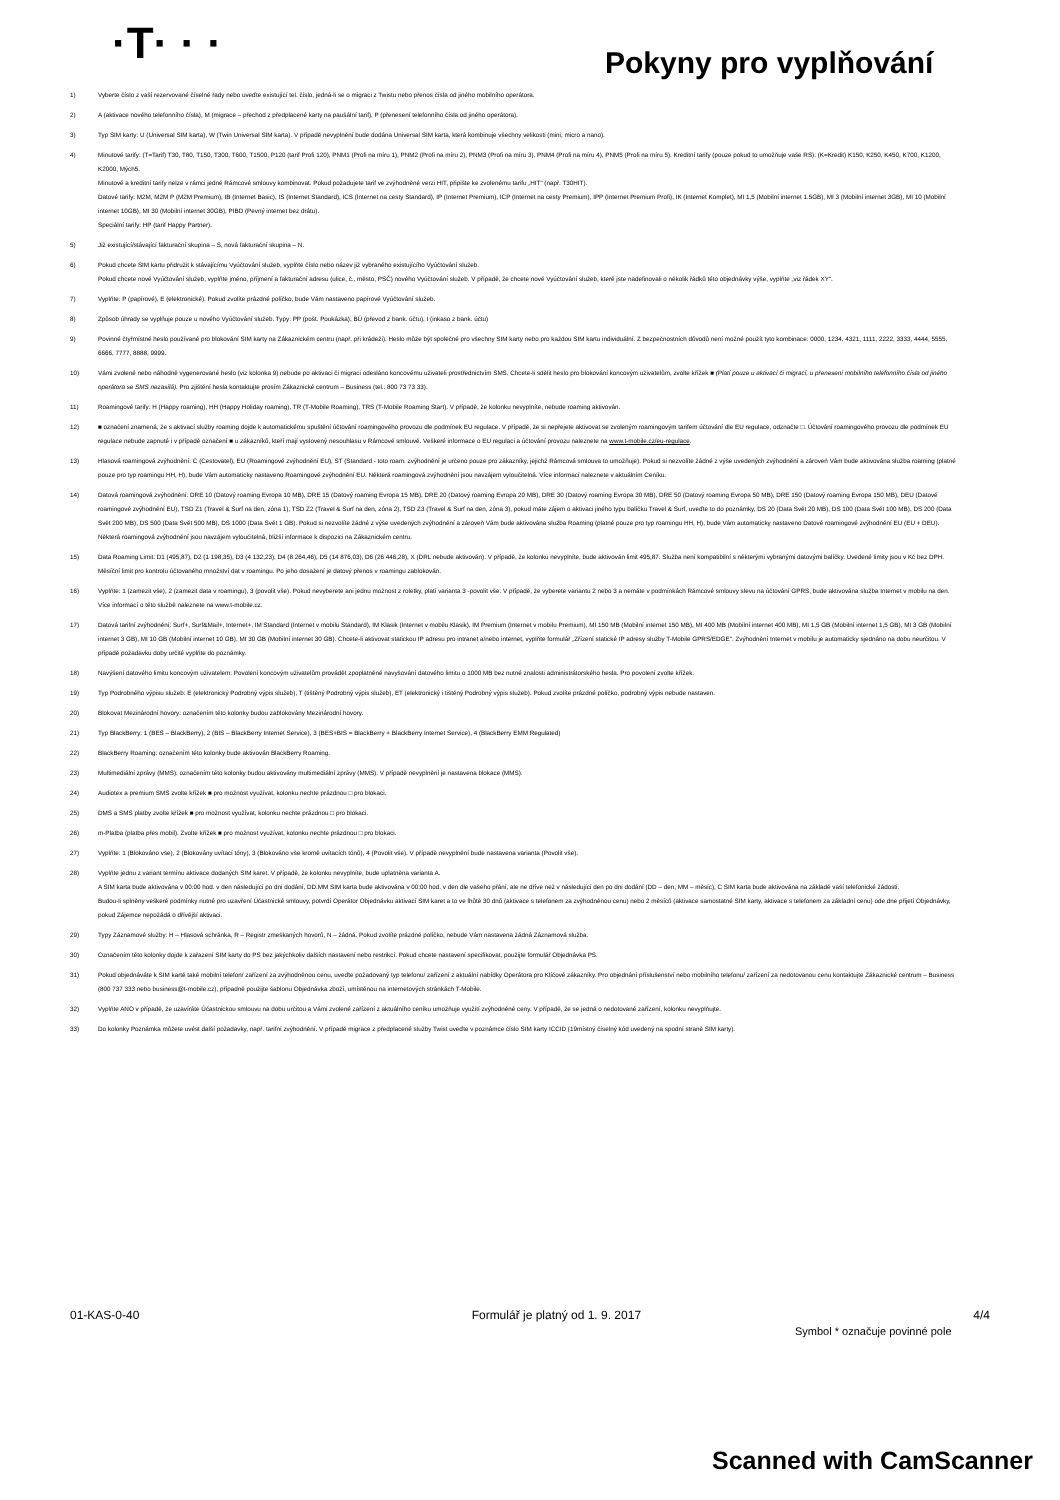·T· · ·
Pokyny pro vyplňování
1) Vyberte číslo z vaší rezervované číselné řady nebo uveďte existující tel. číslo, jedná-li se o migraci z Twistu nebo přenos čísla od jiného mobilního operátora.
2) A (aktivace nového telefonního čísla), M (migrace – přechod z předplacené karty na paušální tarif), P (přenesení telefonního čísla od jiného operátora).
3) Typ SIM karty: U (Universal SIM karta), W (Twin Universal SIM karta). V případě nevyplnění bude dodána Universal SIM karta, která kombinuje všechny velikosti (mini, micro a nano).
4) Minutové tarify: (T=Tarif) T30, T80, T150, T300, T600, T1500, P120 (tarif Profi 120), PNM1 (Profi na míru 1), PNM2 (Profi na míru 2), PNM3 (Profi na míru 3), PNM4 (Profi na míru 4), PNM5 (Profi na míru 5). Kreditní tarify (pouze pokud to umožňuje vaše RS): (K=Kredit) K150, K250, K450, K700, K1200, K2000, Mých5.
Minutové a kreditní tarify nelze v rámci jedné Rámcové smlouvy kombinovat. Pokud požadujete tarif ve zvýhodněné verzi HIT, připište ke zvolenému tarifu „HIT" (např. T30HIT).
Datové tarify: M2M, M2M P (M2M Premium), IB (Internet Basic), IS (Internet Standard), ICS (Internet na cesty Standard), IP (Internet Premium), ICP (Internet na cesty Premium), IPP (Internet Premium Profi), IK (Internet Komplet), MI 1,5 (Mobilní internet 1.5GB), MI 3 (Mobilní internet 3GB), MI 10 (Mobilní internet 10GB), MI 30 (Mobilní internet 30GB), PIBD (Pevný internet bez drátu).
Speciální tarify: HP (tarif Happy Partner).
5) Již existující/stávající fakturační skupina – S, nová fakturační skupina – N.
6) Pokud chcete SIM kartu přidružit k stávajícímu Vyúčtování služeb, vyplňte číslo nebo název již vybraného existujícího Vyúčtování služeb.
Pokud chcete nové Vyúčtování služeb, vyplňte jméno, příjmení a fakturační adresu (ulice, č., město, PSČ) nového Vyúčtování služeb. V případě, že chcete nové Vyúčtování služeb, které jste nadefinovali o několik řádků této objednávky výše, vyplňte „viz řádek XY".
7) Vyplňte: P (papírové), E (elektronické). Pokud zvolíte prázdné políčko, bude Vám nastaveno papírové Vyúčtování služeb.
8) Způsob úhrady se vyplňuje pouze u nového Vyúčtování služeb. Typy: PP (pošt. Poukázka), BÚ (převod z bank. účtu), I (inkaso z bank. účtu)
9) Povinné čtyřmístné heslo používané pro blokování SIM karty na Zákaznickém centru (např. při krádeži). Heslo může být společné pro všechny SIM karty nebo pro každou SIM kartu individuální. Z bezpečnostních důvodů není možné použít tyto kombinace: 0000, 1234, 4321, 1111, 2222, 3333, 4444, 5555, 6666, 7777, 8888, 9999.
10) Vámi zvolené nebo náhodně vygenerované heslo (viz kolonka 9) nebude po aktivaci či migraci odesláno koncovému uživateli prostřednictvím SMS. Chcete-li sdělit heslo pro blokování koncovým uživatelům, zvolte křížek ■ (Platí pouze u aktivací či migrací, u přenesení mobilního telefonního čísla od jiného operátora se SMS nezasílá). Pro zjištění hesla kontaktujte prosím Zákaznické centrum – Business (tel.: 800 73 73 33).
11) Roamingové tarify: H (Happy roaming), HH (Happy Holiday roaming), TR (T-Mobile Roaming), TRS (T-Mobile Roaming Start). V případě, že kolonku nevyplníte, nebude roaming aktivován.
12) ■ označení znamená, že s aktivací služby roaming dojde k automatickému spuštění účtování roamingového provozu dle podmínek EU regulace. V případě, že si nepřejete aktivovat se zvoleným roamingovým tarifem účtování dle EU regulace, odznačte □. Účtování roamingového provozu dle podmínek EU regulace nebude zapnuté i v případě označení ■ u zákazníků, kteří mají vyslovený nesouhlasu v Rámcové smlouvě. Veškeré informace o EU regulaci a účtování provozu naleznete na www.t-mobile.cz/eu-regulace.
13) Hlasová roamingová zvýhodnění: C (Cestovatel), EU (Roamingové zvýhodnění EU), ST (Standard - toto roam. zvýhodnění je určeno pouze pro zákazníky, jejichž Rámcová smlouva to umožňuje). Pokud si nezvolíte žádné z výše uvedených zvýhodnění a zároveň Vám bude aktivována služba roaming (platné pouze pro typ roamingu HH, H), bude Vám automaticky nastaveno Roamingové zvýhodnění EU. Některá roamingová zvýhodnění jsou navzájem vyloučitelná. Více informací naleznete v aktuálním Ceníku.
14) Datová roamingová zvýhodnění: DRE 10 (Datový roaming Evropa 10 MB), DRE 15 (Datový roaming Evropa 15 MB), DRE 20 (Datový roaming Evropa 20 MB), DRE 30 (Datový roaming Evropa 30 MB), DRE 50 (Datový roaming Evropa 50 MB), DRE 150 (Datový roaming Evropa 150 MB), DEU (Datové roamingové zvýhodnění EU), TSD Z1 (Travel & Surf na den, zóna 1), TSD Z2 (Travel & Surf na den, zóna 2), TSD Z3 (Travel & Surf na den, zóna 3), pokud máte zájem o aktivaci jiného typu balíčku Travel & Surf, uveďte to do poznámky, DS 20 (Data Svět 20 MB), DS 100 (Data Svět 100 MB), DS 200 (Data Svět 200 MB), DS 500 (Data Svět 500 MB), DS 1000 (Data Svět 1 GB). Pokud si nezvolíte žádné z výše uvedených zvýhodnění a zároveň Vám bude aktivována služba Roaming (platné pouze pro typ roamingu HH, H), bude Vám automaticky nastaveno Datové roamingové zvýhodnění EU (EU + DEU). Některá roamingová zvýhodnění jsou navzájem vyloučitelná, bližší informace k dispozici na Zákaznickém centru.
15) Data Roaming Limit: D1 (495,87), D2 (1 198,35), D3 (4 132,23), D4 (8 264,46), D5 (14 876,03), D6 (26 446,28), X (DRL nebude aktivován). V případě, že kolonku nevyplníte, bude aktivován limit 495,87. Služba není kompatibilní s některými vybranými datovými balíčky. Uvedené limity jsou v Kč bez DPH. Měsíční limit pro kontrolu účtovaného množství dat v roamingu. Po jeho dosažení je datový přenos v roamingu zablokován.
16) Vyplňte: 1 (zamezit vše), 2 (zamezit data v roamingu), 3 (povolit vše). Pokud nevyberete ani jednu možnost z roletky, platí varianta 3 -povolit vše. V případě, že vyberete variantu 2 nebo 3 a nemáte v podmínkách Rámcové smlouvy slevu na účtování GPRS, bude aktivována služba Internet v mobilu na den. Více informací o této službě naleznete na www.t-mobile.cz.
17) Datová tarifní zvýhodnění: Surf+, Surf&Mail+, Internet+, IM Standard (Internet v mobilu Standard), IM Klasik (Internet v mobilu Klasik), IM Premium (Internet v mobilu Premium), MI 150 MB (Mobilní internet 150 MB), MI 400 MB (Mobilní internet 400 MB), MI 1,5 GB (Mobilní internet 1,5 GB), MI 3 GB (Mobilní internet 3 GB), MI 10 GB (Mobilní internet 10 GB), MI 30 GB (Mobilní internet 30 GB). Chcete-li aktivovat statickou IP adresu pro intranet a/nebo internet, vyplňte formulář „Zřízení statické IP adresy služby T-Mobile GPRS/EDGE". Zvýhodnění Internet v mobilu je automaticky sjednáno na dobu neurčitou. V případě požadavku doby určité vyplňte do poznámky.
18) Navýšení datového limitu koncovým uživatelem: Povolení koncovým uživatelům provádět zpoplatněné navyšování datového limitu o 1000 MB bez nutné znalosti administrátorského hesla. Pro povolení zvolte křížek.
19) Typ Podrobného výpisu služeb: E (elektronický Podrobný výpis služeb), T (tištěný Podrobný výpis služeb), ET (elektronický i tištěný Podrobný výpis služeb). Pokud zvolíte prázdné políčko, podrobný výpis nebude nastaven.
20) Blokovat Mezinárodní hovory: označením této kolonky budou zablokovány Mezinárodní hovory.
21) Typ BlackBerry: 1 (BES – BlackBerry), 2 (BIS – BlackBerry Internet Service), 3 (BES+BIS = BlackBerry + BlackBerry Internet Service), 4 (BlackBerry EMM Regulated)
22) BlackBerry Roaming: označením této kolonky bude aktivován BlackBerry Roaming.
23) Multimediální zprávy (MMS): označením této kolonky budou aktivovány multimediální zprávy (MMS). V případě nevyplnění je nastavena blokace (MMS).
24) Audiotex a premium SMS zvolte křížek ■ pro možnost využívat, kolonku nechte prázdnou □ pro blokaci.
25) DMS a SMS platby zvolte křížek ■ pro možnost využívat, kolonku nechte prázdnou □ pro blokaci.
26) m-Platba (platba přes mobil). Zvolte křížek ■ pro možnost využívat, kolonku nechte prázdnou □ pro blokaci.
27) Vyplňte: 1 (Blokováno vše), 2 (Blokovány uvítací tóny), 3 (Blokováno vše kromě uvítacích tónů), 4 (Povolit vše). V případě nevyplnění bude nastavena varianta (Povolit vše).
28) Vyplňte jednu z variant termínu aktivace dodaných SIM karet. V případě, že kolonku nevyplníte, bude uplatněna varianta A.
A SIM karta bude aktivována v 00:00 hod. v den následující po dni dodání, DD.MM SIM karta bude aktivována v 00:00 hod. v den dle vašeho přání, ale ne dříve než v následující den po dni dodání (DD – den, MM – měsíc), C SIM karta bude aktivována na základě vaší telefonické žádosti.
Budou-li splněny veškeré podmínky nutné pro uzavření Účastnické smlouvy, potvrdí Operátor Objednávku aktivací SIM karet a to ve lhůtě 30 dnů (aktivace s telefonem za zvýhodněnou cenu) nebo 2 měsíců (aktivace samostatné SIM karty, aktivace s telefonem za základní cenu) ode dne přijetí Objednávky, pokud Zájemce nepožádá o dřívější aktivaci.
29) Typy Záznamové služby: H – Hlasová schránka, R – Registr zmeškaných hovorů, N – žádná. Pokud zvolíte prázdné políčko, nebude Vám nastavena žádná Záznamová služba.
30) Označením této kolonky dojde k zařazení SIM karty do PS bez jakýchkoliv dalších nastavení nebo restrikcí. Pokud chcete nastavení specifikovat, použijte formulář Objednávka PS.
31) Pokud objednáváte k SIM kartě také mobilní telefon/ zařízení za zvýhodněnou cenu, uveďte požadovaný typ telefonu/ zařízení z aktuální nabídky Operátora pro Klíčové zákazníky. Pro objednání příslušenství nebo mobilního telefonu/ zařízení za nedotovanou cenu kontaktujte Zákaznické centrum – Business (800 737 333 nebo business@t-mobile.cz), případně použijte šablonu Objednávka zboží, umístěnou na internetových stránkách T-Mobile.
32) Vyplňte ANO v případě, že uzavíráte Účastnickou smlouvu na dobu určitou a Vámi zvolené zařízení z aktuálního ceníku umožňuje využití zvýhodněné ceny. V případě, že se jedná o nedotované zařízení, kolonku nevyplňujte.
33) Do kolonky Poznámka můžete uvést další požadavky, např. tarifní zvýhodnění. V případě migrace z předplacené služby Twist uveďte v poznámce číslo SIM karty ICCID (19místný číselný kód uvedený na spodní straně SIM karty).
01-KAS-0-40 Formulář je platný od 1. 9. 2017 4/4
Symbol * označuje povinné pole
Scanned with CamScanner